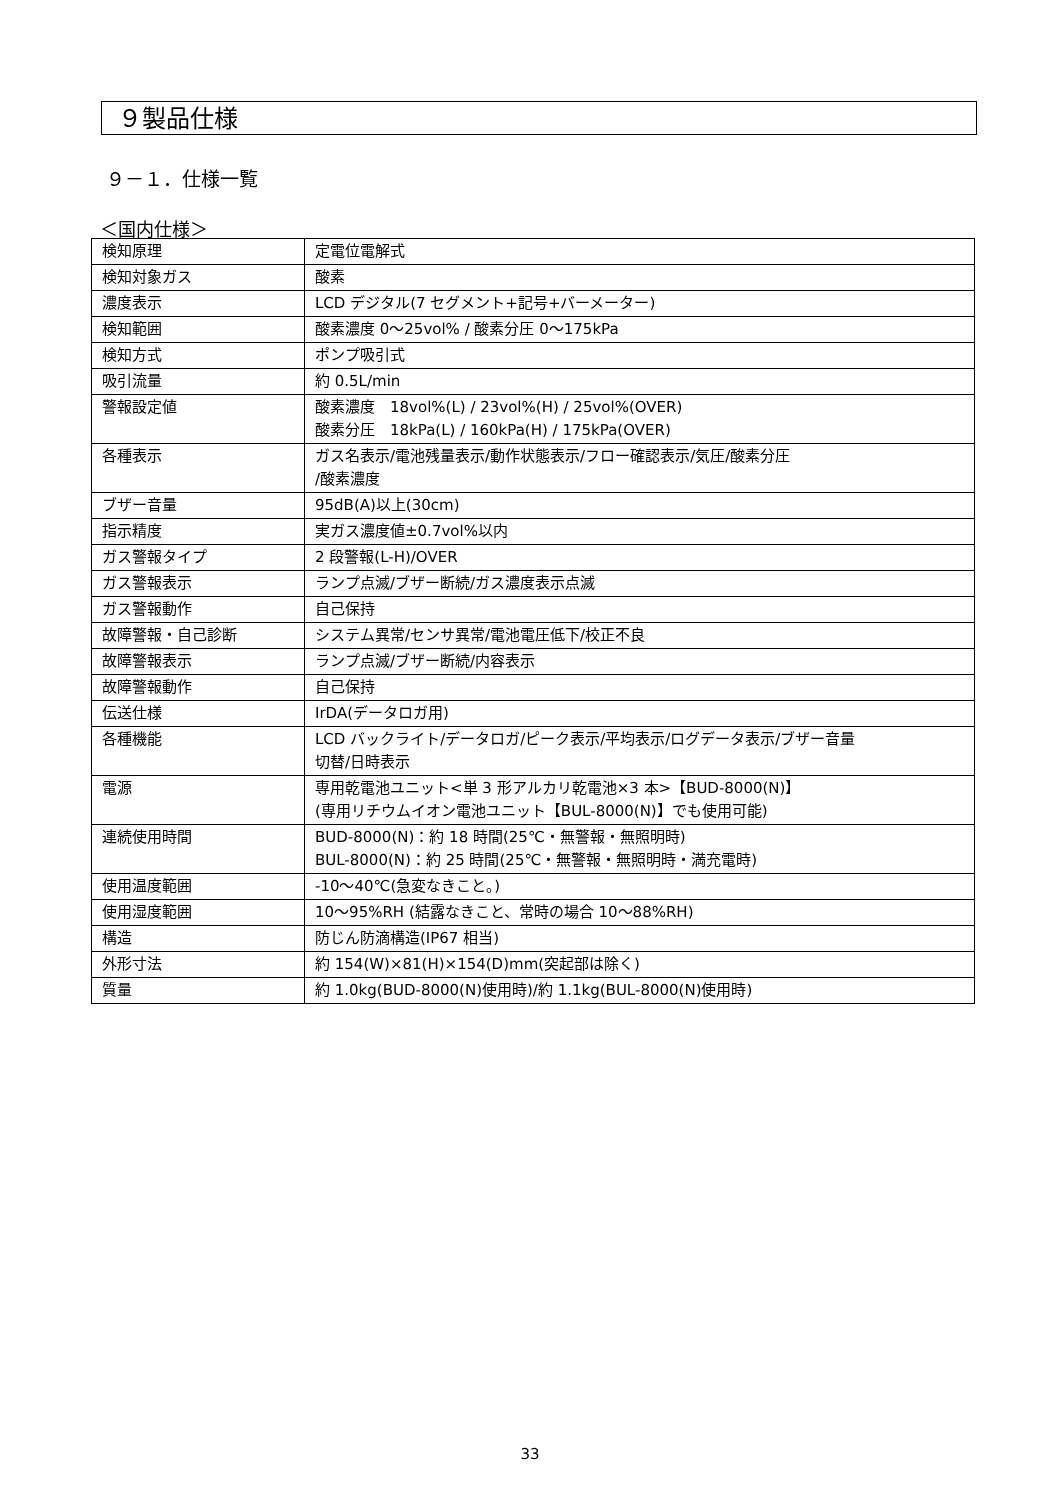９製品仕様
９－１．仕様一覧
＜国内仕様＞
| 検知原理 | 定電位電解式 |
| 検知対象ガス | 酸素 |
| 濃度表示 | LCD デジタル(7 セグメント+記号+バーメーター) |
| 検知範囲 | 酸素濃度 0～25vol% / 酸素分圧 0～175kPa |
| 検知方式 | ポンプ吸引式 |
| 吸引流量 | 約 0.5L/min |
| 警報設定値 | 酸素濃度 18vol%(L) / 23vol%(H) / 25vol%(OVER) 酸素分圧 18kPa(L) / 160kPa(H) / 175kPa(OVER) |
| 各種表示 | ガス名表示/電池残量表示/動作状態表示/フロー確認表示/気圧/酸素分圧 /酸素濃度 |
| ブザー音量 | 95dB(A)以上(30cm) |
| 指示精度 | 実ガス濃度値±0.7vol%以内 |
| ガス警報タイプ | 2 段警報(L-H)/OVER |
| ガス警報表示 | ランプ点滅/ブザー断続/ガス濃度表示点滅 |
| ガス警報動作 | 自己保持 |
| 故障警報・自己診断 | システム異常/センサ異常/電池電圧低下/校正不良 |
| 故障警報表示 | ランプ点滅/ブザー断続/内容表示 |
| 故障警報動作 | 自己保持 |
| 伝送仕様 | IrDA(データロガ用) |
| 各種機能 | LCD バックライト/データロガ/ピーク表示/平均表示/ログデータ表示/ブザー音量 切替/日時表示 |
| 電源 | 専用乾電池ユニット<単 3 形アルカリ乾電池×3 本>【BUD-8000(N)】 (専用リチウムイオン電池ユニット【BUL-8000(N)】でも使用可能) |
| 連続使用時間 | BUD-8000(N)：約 18 時間(25℃・無警報・無照明時) BUL-8000(N)：約 25 時間(25℃・無警報・無照明時・満充電時) |
| 使用温度範囲 | -10～40℃(急変なきこと。) |
| 使用湿度範囲 | 10～95%RH (結露なきこと、常時の場合 10～88%RH) |
| 構造 | 防じん防滴構造(IP67 相当) |
| 外形寸法 | 約 154(W)×81(H)×154(D)mm(突起部は除く) |
| 質量 | 約 1.0kg(BUD-8000(N)使用時)/約 1.1kg(BUL-8000(N)使用時) |
33